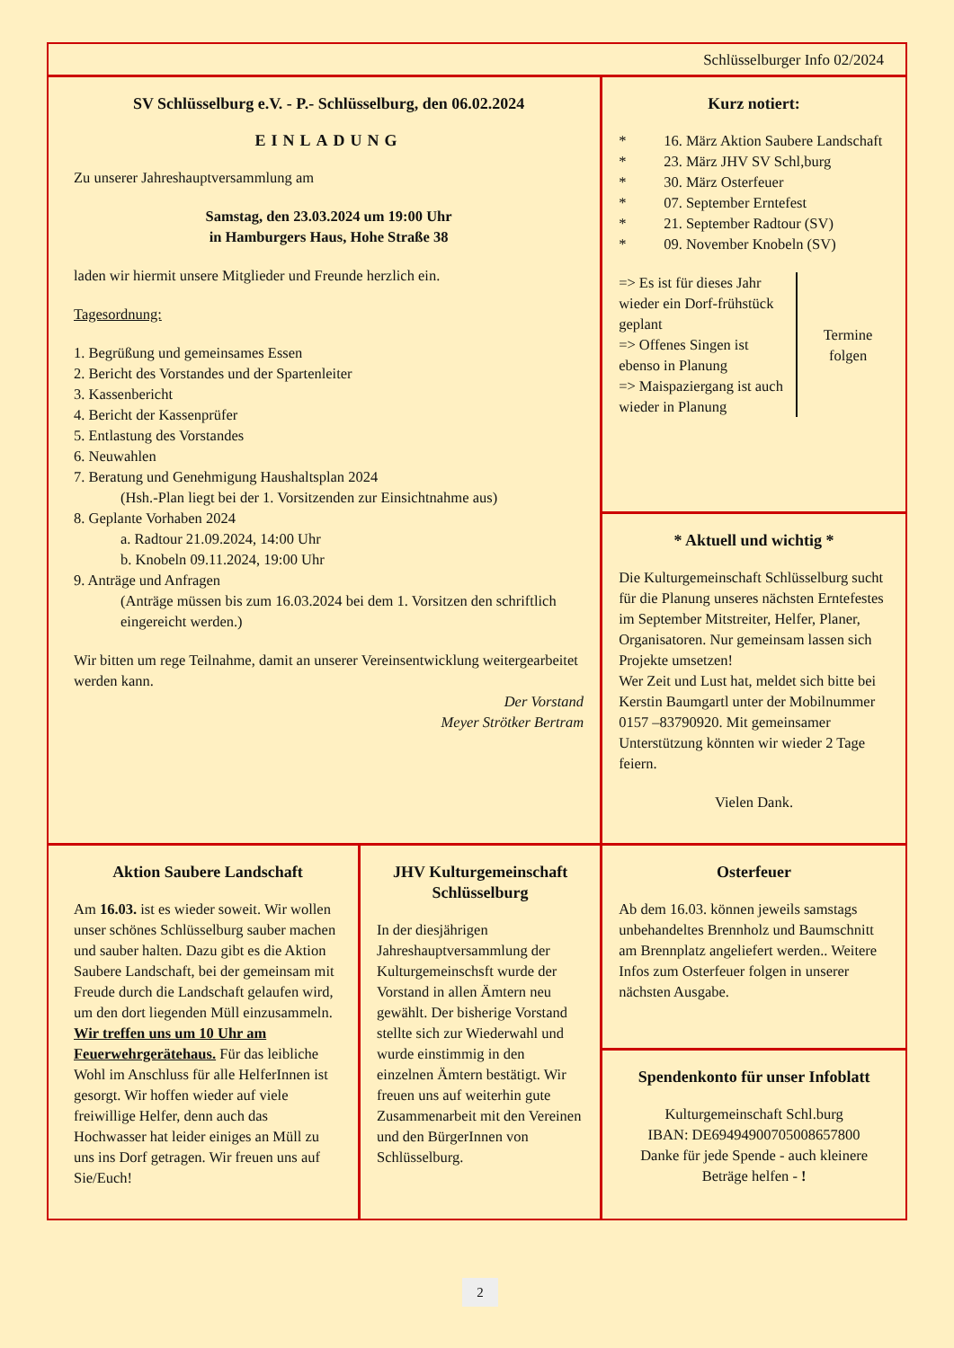Schlüsselburger Info 02/2024
SV Schlüsselburg e.V. - P.- Schlüsselburg, den 06.02.2024
EINLADUNG
Zu unserer Jahreshauptversammlung am
Samstag, den 23.03.2024 um 19:00 Uhr
in Hamburgers Haus, Hohe Straße 38
laden wir hiermit unsere Mitglieder und Freunde herzlich ein.
Tagesordnung:
1. Begrüßung und gemeinsames Essen
2. Bericht des Vorstandes und der Spartenleiter
3. Kassenbericht
4. Bericht der Kassenprüfer
5. Entlastung des Vorstandes
6. Neuwahlen
7. Beratung und Genehmigung Haushaltsplan 2024
(Hsh.-Plan liegt bei der 1. Vorsitzenden zur Einsichtnahme aus)
8. Geplante Vorhaben 2024
a. Radtour 21.09.2024, 14:00 Uhr
b. Knobeln 09.11.2024, 19:00 Uhr
9. Anträge und Anfragen
(Anträge müssen bis zum 16.03.2024 bei dem 1. Vorsitzen den schriftlich eingereicht werden.)
Wir bitten um rege Teilnahme, damit an unserer Vereinsentwicklung weitergearbeitet werden kann.
Der Vorstand
Meyer Strötker Bertram
Kurz notiert:
* 16. März Aktion Saubere Landschaft
* 23. März JHV SV Schl,burg
* 30. März Osterfeuer
* 07. September Erntefest
* 21. September Radtour (SV)
* 09. November Knobeln (SV)
=> Es ist für dieses Jahr wieder ein Dorf-frühstück geplant
=> Offenes Singen ist ebenso in Planung
=> Maispaziergang ist auch wieder in Planung
Termine folgen
* Aktuell und wichtig *
Die Kulturgemeinschaft Schlüsselburg sucht für die Planung unseres nächsten Erntefestes im September Mitstreiter, Helfer, Planer, Organisatoren. Nur gemeinsam lassen sich Projekte umsetzen!
Wer Zeit und Lust hat, meldet sich bitte bei Kerstin Baumgartl unter der Mobilnummer 0157 –83790920. Mit gemeinsamer Unterstützung könnten wir wieder 2 Tage feiern.
Vielen Dank.
Aktion Saubere Landschaft
Am 16.03. ist es wieder soweit. Wir wollen unser schönes Schlüsselburg sauber machen und sauber halten. Dazu gibt es die Aktion Saubere Landschaft, bei der gemeinsam mit Freude durch die Landschaft gelaufen wird, um den dort liegenden Müll einzusammeln. Wir treffen uns um 10 Uhr am Feuerwehrgerätehaus. Für das leibliche Wohl im Anschluss für alle HelferInnen ist gesorgt. Wir hoffen wieder auf viele freiwillige Helfer, denn auch das Hochwasser hat leider einiges an Müll zu uns ins Dorf getragen. Wir freuen uns auf Sie/Euch!
JHV Kulturgemeinschaft Schlüsselburg
In der diesjährigen Jahreshauptversammlung der Kulturgemeinschsft wurde der Vorstand in allen Ämtern neu gewählt. Der bisherige Vorstand stellte sich zur Wiederwahl und wurde einstimmig in den einzelnen Ämtern bestätigt. Wir freuen uns auf weiterhin gute Zusammenarbeit mit den Vereinen und den BürgerInnen von Schlüsselburg.
Osterfeuer
Ab dem 16.03. können jeweils samstags unbehandeltes Brennholz und Baumschnitt am Brennplatz angeliefert werden.. Weitere Infos zum Osterfeuer folgen in unserer nächsten Ausgabe.
Spendenkonto für unser Infoblatt
Kulturgemeinschaft Schl.burg
IBAN: DE69494900705008657800
Danke für jede Spende - auch kleinere Beträge helfen - !
2